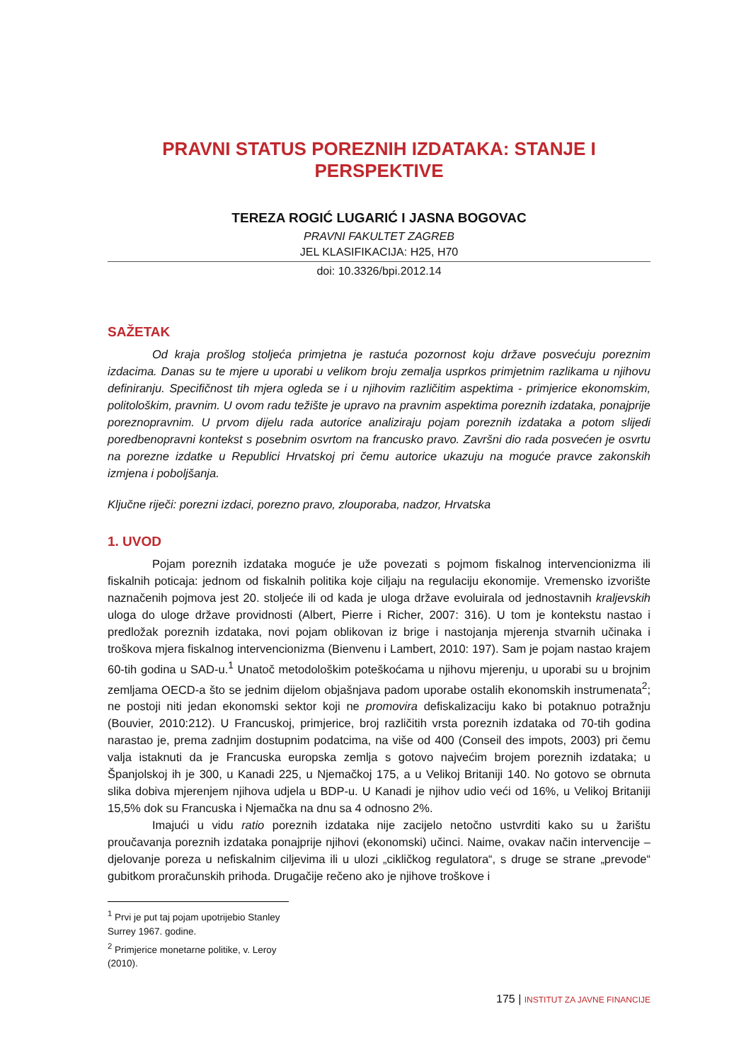PRAVNI STATUS POREZNIH IZDATAKA: STANJE I PERSPEKTIVE
TEREZA ROGIĆ LUGARIĆ I JASNA BOGOVAC
PRAVNI FAKULTET ZAGREB
JEL KLASIFIKACIJA: H25, H70
doi: 10.3326/bpi.2012.14
SAŽETAK
Od kraja prošlog stoljeća primjetna je rastuća pozornost koju države posvećuju poreznim izdacima. Danas su te mjere u uporabi u velikom broju zemalja usprkos primjetnim razlikama u njihovu definiranju. Specifičnost tih mjera ogleda se i u njihovim različitim aspektima - primjerice ekonomskim, politološkim, pravnim. U ovom radu težište je upravo na pravnim aspektima poreznih izdataka, ponajprije poreznopravnim. U prvom dijelu rada autorice analiziraju pojam poreznih izdataka a potom slijedi poredbenopravni kontekst s posebnim osvrtom na francusko pravo. Završni dio rada posvećen je osvrtu na porezne izdatke u Republici Hrvatskoj pri čemu autorice ukazuju na moguće pravce zakonskih izmjena i poboljšanja.
Ključne riječi: porezni izdaci, porezno pravo, zlouporaba, nadzor, Hrvatska
1. UVOD
Pojam poreznih izdataka moguće je uže povezati s pojmom fiskalnog intervencionizma ili fiskalnih poticaja: jednom od fiskalnih politika koje ciljaju na regulaciju ekonomije. Vremensko izvorište naznačenih pojmova jest 20. stoljeće ili od kada je uloga države evoluirala od jednostavnih kraljevskih uloga do uloge države providnosti (Albert, Pierre i Richer, 2007: 316). U tom je kontekstu nastao i predložak poreznih izdataka, novi pojam oblikovan iz brige i nastojanja mjerenja stvarnih učinaka i troškova mjera fiskalnog intervencionizma (Bienvenu i Lambert, 2010: 197). Sam je pojam nastao krajem 60-tih godina u SAD-u.<sup>1</sup> Unatoč metodološkim poteškoćama u njihovu mjerenju, u uporabi su u brojnim zemljama OECD-a što se jednim dijelom objašnjava padom uporabe ostalih ekonomskih instrumenata<sup>2</sup>; ne postoji niti jedan ekonomski sektor koji ne promovira defiskalizaciju kako bi potaknuo potražnju (Bouvier, 2010:212). U Francuskoj, primjerice, broj različitih vrsta poreznih izdataka od 70-tih godina narastao je, prema zadnjim dostupnim podatcima, na više od 400 (Conseil des impots, 2003) pri čemu valja istaknuti da je Francuska europska zemlja s gotovo najvećim brojem poreznih izdataka; u Španjolskoj ih je 300, u Kanadi 225, u Njemačkoj 175, a u Velikoj Britaniji 140. No gotovo se obrnuta slika dobiva mjerenjem njihova udjela u BDP-u. U Kanadi je njihov udio veći od 16%, u Velikoj Britaniji 15,5% dok su Francuska i Njemačka na dnu sa 4 odnosno 2%.
Imajući u vidu ratio poreznih izdataka nije zacijelo netočno ustvrditi kako su u žarištu proučavanja poreznih izdataka ponajprije njihovi (ekonomski) učinci. Naime, ovakav način intervencije – djelovanje poreza u nefiskalnim ciljevima ili u ulozi „cikličkog regulatora“, s druge se strane „prevode“ gubitkom proračunskih prihoda. Drugačije rečeno ako je njihove troškove i
<sup>1</sup> Prvi je put taj pojam upotrijebio Stanley Surrey 1967. godine.
<sup>2</sup> Primjerice monetarne politike, v. Leroy (2010).
175 | INSTITUT ZA JAVNE FINANCIJE